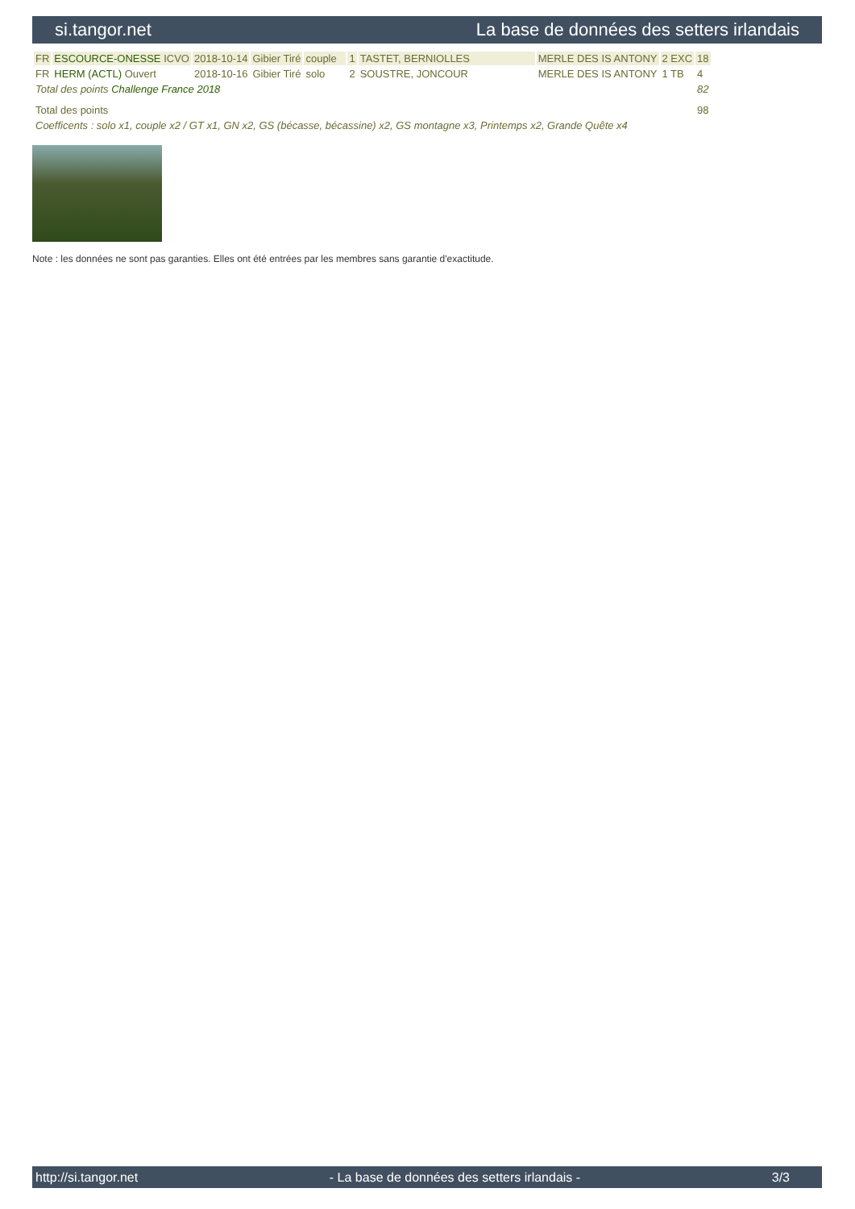si.tangor.net La base de données des setters irlandais
| FR | ESCOURCE-ONESSE ICVO | 2018-10-14 | Gibier Tiré | couple | 1 | TASTET, BERNIOLLES | MERLE DES IS ANTONY | 2 EXC | 18 |
| FR | HERM (ACTL) Ouvert | 2018-10-16 | Gibier Tiré | solo | 2 | SOUSTRE, JONCOUR | MERLE DES IS ANTONY | 1 TB | 4 |
| Total des points Challenge France 2018 | | | | | | | | | 82 |
| Total des points | | | | | | | | | 98 |
| Coefficents : solo x1, couple x2 / GT x1, GN x2, GS (bécasse, bécassine) x2, GS montagne x3, Printemps x2, Grande Quête x4 | | | | | | | | | |
Note : les données ne sont pas garanties. Elles ont été entrées par les membres sans garantie d'exactitude.
http://si.tangor.net - La base de données des setters irlandais - 3/3